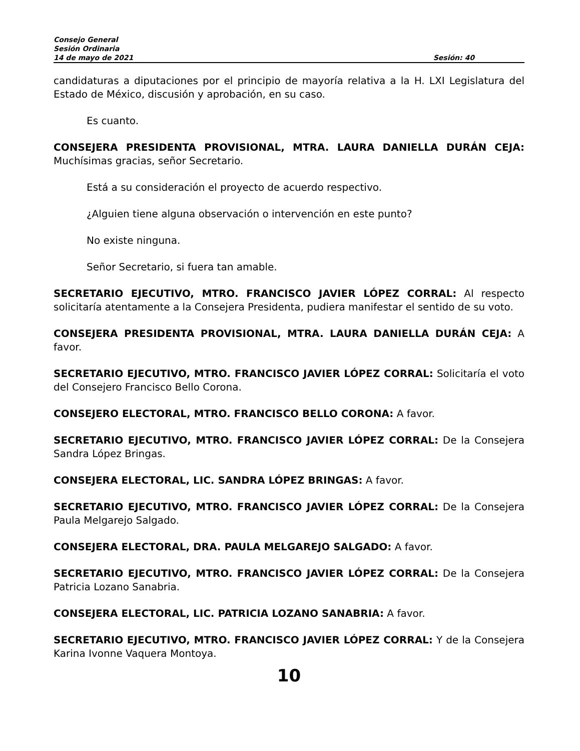Consejo General
Sesión Ordinaria
14 de mayo de 2021 Sesión: 40
candidaturas a diputaciones por el principio de mayoría relativa a la H. LXI Legislatura del Estado de México, discusión y aprobación, en su caso.
Es cuanto.
CONSEJERA PRESIDENTA PROVISIONAL, MTRA. LAURA DANIELLA DURÁN CEJA: Muchísimas gracias, señor Secretario.
Está a su consideración el proyecto de acuerdo respectivo.
¿Alguien tiene alguna observación o intervención en este punto?
No existe ninguna.
Señor Secretario, si fuera tan amable.
SECRETARIO EJECUTIVO, MTRO. FRANCISCO JAVIER LÓPEZ CORRAL: Al respecto solicitaría atentamente a la Consejera Presidenta, pudiera manifestar el sentido de su voto.
CONSEJERA PRESIDENTA PROVISIONAL, MTRA. LAURA DANIELLA DURÁN CEJA: A favor.
SECRETARIO EJECUTIVO, MTRO. FRANCISCO JAVIER LÓPEZ CORRAL: Solicitaría el voto del Consejero Francisco Bello Corona.
CONSEJERO ELECTORAL, MTRO. FRANCISCO BELLO CORONA: A favor.
SECRETARIO EJECUTIVO, MTRO. FRANCISCO JAVIER LÓPEZ CORRAL: De la Consejera Sandra López Bringas.
CONSEJERA ELECTORAL, LIC. SANDRA LÓPEZ BRINGAS: A favor.
SECRETARIO EJECUTIVO, MTRO. FRANCISCO JAVIER LÓPEZ CORRAL: De la Consejera Paula Melgarejo Salgado.
CONSEJERA ELECTORAL, DRA. PAULA MELGAREJO SALGADO: A favor.
SECRETARIO EJECUTIVO, MTRO. FRANCISCO JAVIER LÓPEZ CORRAL: De la Consejera Patricia Lozano Sanabria.
CONSEJERA ELECTORAL, LIC. PATRICIA LOZANO SANABRIA: A favor.
SECRETARIO EJECUTIVO, MTRO. FRANCISCO JAVIER LÓPEZ CORRAL: Y de la Consejera Karina Ivonne Vaquera Montoya.
10